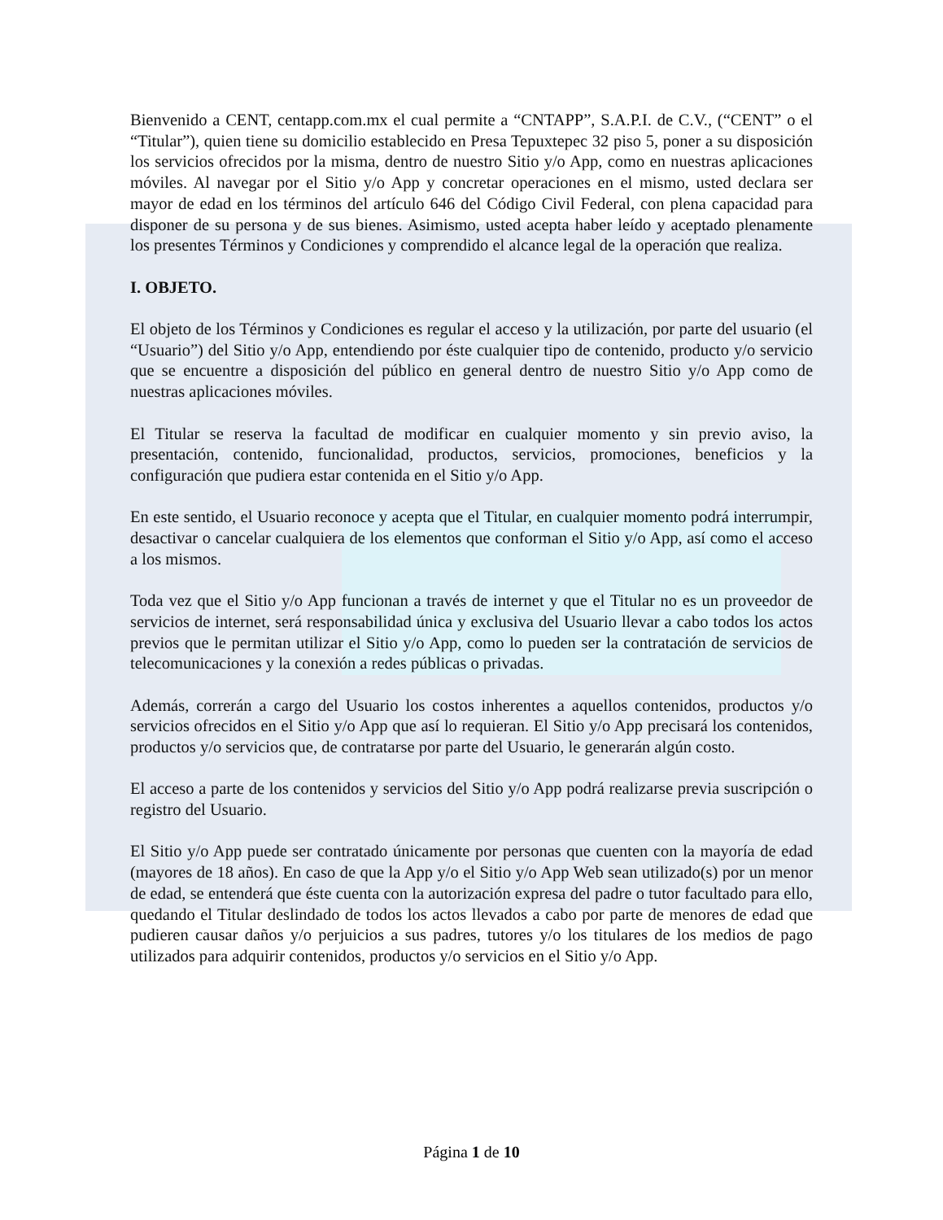Bienvenido a CENT, centapp.com.mx el cual permite a “CNTAPP”, S.A.P.I. de C.V., (“CENT” o el “Titular”), quien tiene su domicilio establecido en Presa Tepuxtepec 32 piso 5, poner a su disposición los servicios ofrecidos por la misma, dentro de nuestro Sitio y/o App, como en nuestras aplicaciones móviles. Al navegar por el Sitio y/o App y concretar operaciones en el mismo, usted declara ser mayor de edad en los términos del artículo 646 del Código Civil Federal, con plena capacidad para disponer de su persona y de sus bienes. Asimismo, usted acepta haber leído y aceptado plenamente los presentes Términos y Condiciones y comprendido el alcance legal de la operación que realiza.
I. OBJETO.
El objeto de los Términos y Condiciones es regular el acceso y la utilización, por parte del usuario (el “Usuario”) del Sitio y/o App, entendiendo por éste cualquier tipo de contenido, producto y/o servicio que se encuentre a disposición del público en general dentro de nuestro Sitio y/o App como de nuestras aplicaciones móviles.
El Titular se reserva la facultad de modificar en cualquier momento y sin previo aviso, la presentación, contenido, funcionalidad, productos, servicios, promociones, beneficios y la configuración que pudiera estar contenida en el Sitio y/o App.
En este sentido, el Usuario reconoce y acepta que el Titular, en cualquier momento podrá interrumpir, desactivar o cancelar cualquiera de los elementos que conforman el Sitio y/o App, así como el acceso a los mismos.
Toda vez que el Sitio y/o App funcionan a través de internet y que el Titular no es un proveedor de servicios de internet, será responsabilidad única y exclusiva del Usuario llevar a cabo todos los actos previos que le permitan utilizar el Sitio y/o App, como lo pueden ser la contratación de servicios de telecomunicaciones y la conexión a redes públicas o privadas.
Además, correrán a cargo del Usuario los costos inherentes a aquellos contenidos, productos y/o servicios ofrecidos en el Sitio y/o App que así lo requieran. El Sitio y/o App precisará los contenidos, productos y/o servicios que, de contratarse por parte del Usuario, le generarán algún costo.
El acceso a parte de los contenidos y servicios del Sitio y/o App podrá realizarse previa suscripción o registro del Usuario.
El Sitio y/o App puede ser contratado únicamente por personas que cuenten con la mayoría de edad (mayores de 18 años). En caso de que la App y/o el Sitio y/o App Web sean utilizado(s) por un menor de edad, se entenderá que éste cuenta con la autorización expresa del padre o tutor facultado para ello, quedando el Titular deslindado de todos los actos llevados a cabo por parte de menores de edad que pudieren causar daños y/o perjuicios a sus padres, tutores y/o los titulares de los medios de pago utilizados para adquirir contenidos, productos y/o servicios en el Sitio y/o App.
Página 1 de 10